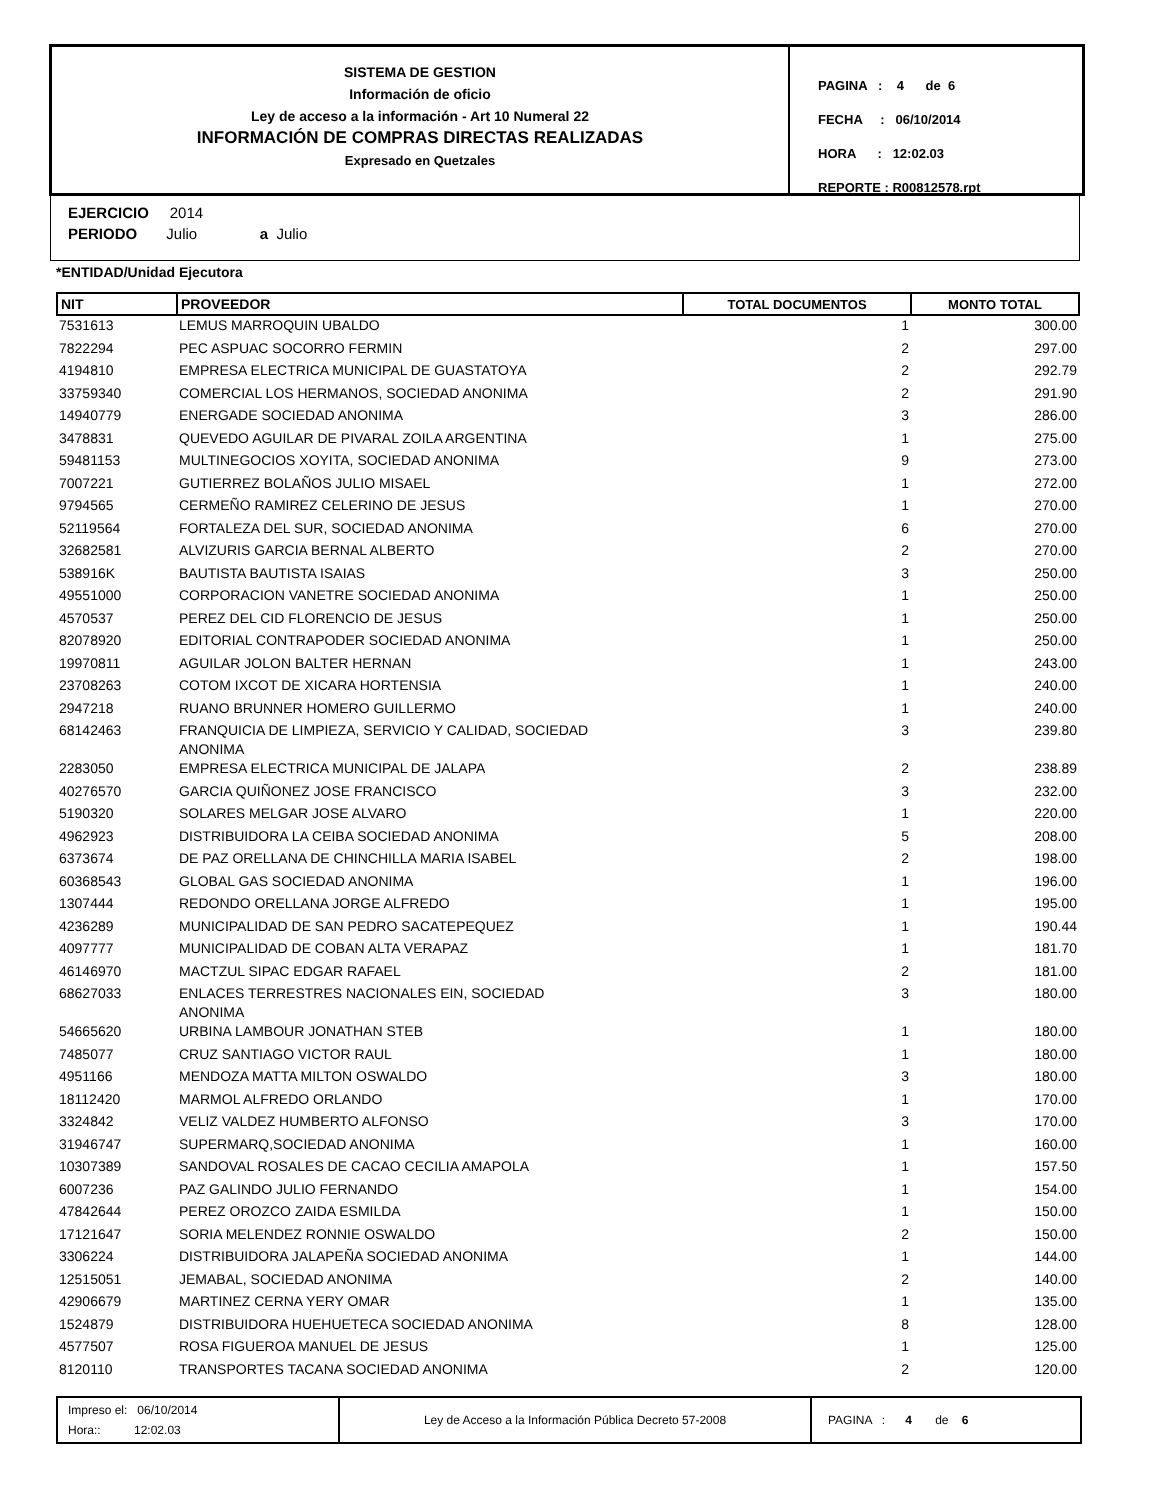SISTEMA DE GESTION
Información de oficio
Ley de acceso a la información - Art 10 Numeral 22
INFORMACIÓN DE COMPRAS DIRECTAS REALIZADAS
Expresado en Quetzales
PAGINA : 4 de 6
FECHA : 06/10/2014
HORA : 12:02.03
REPORTE : R00812578.rpt
EJERCICIO 2014
PERIODO Julio a Julio
*ENTIDAD/Unidad Ejecutora
| NIT | PROVEEDOR | TOTAL DOCUMENTOS | MONTO TOTAL |
| --- | --- | --- | --- |
| 7531613 | LEMUS MARROQUIN UBALDO | 1 | 300.00 |
| 7822294 | PEC ASPUAC SOCORRO FERMIN | 2 | 297.00 |
| 4194810 | EMPRESA ELECTRICA MUNICIPAL DE GUASTATOYA | 2 | 292.79 |
| 33759340 | COMERCIAL LOS HERMANOS, SOCIEDAD ANONIMA | 2 | 291.90 |
| 14940779 | ENERGADE SOCIEDAD ANONIMA | 3 | 286.00 |
| 3478831 | QUEVEDO AGUILAR DE PIVARAL ZOILA ARGENTINA | 1 | 275.00 |
| 59481153 | MULTINEGOCIOS XOYITA, SOCIEDAD ANONIMA | 9 | 273.00 |
| 7007221 | GUTIERREZ BOLAÑOS JULIO MISAEL | 1 | 272.00 |
| 9794565 | CERMEÑO RAMIREZ CELERINO DE JESUS | 1 | 270.00 |
| 52119564 | FORTALEZA DEL SUR, SOCIEDAD ANONIMA | 6 | 270.00 |
| 32682581 | ALVIZURIS GARCIA BERNAL ALBERTO | 2 | 270.00 |
| 538916K | BAUTISTA BAUTISTA ISAIAS | 3 | 250.00 |
| 49551000 | CORPORACION VANETRE SOCIEDAD ANONIMA | 1 | 250.00 |
| 4570537 | PEREZ DEL CID FLORENCIO DE JESUS | 1 | 250.00 |
| 82078920 | EDITORIAL CONTRAPODER SOCIEDAD ANONIMA | 1 | 250.00 |
| 19970811 | AGUILAR JOLON BALTER HERNAN | 1 | 243.00 |
| 23708263 | COTOM IXCOT DE XICARA HORTENSIA | 1 | 240.00 |
| 2947218 | RUANO BRUNNER HOMERO GUILLERMO | 1 | 240.00 |
| 68142463 | FRANQUICIA DE LIMPIEZA, SERVICIO Y CALIDAD, SOCIEDAD ANONIMA | 3 | 239.80 |
| 2283050 | EMPRESA ELECTRICA MUNICIPAL DE JALAPA | 2 | 238.89 |
| 40276570 | GARCIA QUIÑONEZ JOSE FRANCISCO | 3 | 232.00 |
| 5190320 | SOLARES MELGAR JOSE ALVARO | 1 | 220.00 |
| 4962923 | DISTRIBUIDORA LA CEIBA SOCIEDAD ANONIMA | 5 | 208.00 |
| 6373674 | DE PAZ ORELLANA DE CHINCHILLA MARIA ISABEL | 2 | 198.00 |
| 60368543 | GLOBAL GAS SOCIEDAD ANONIMA | 1 | 196.00 |
| 1307444 | REDONDO ORELLANA JORGE ALFREDO | 1 | 195.00 |
| 4236289 | MUNICIPALIDAD DE SAN PEDRO SACATEPEQUEZ | 1 | 190.44 |
| 4097777 | MUNICIPALIDAD DE COBAN ALTA VERAPAZ | 1 | 181.70 |
| 46146970 | MACTZUL SIPAC EDGAR RAFAEL | 2 | 181.00 |
| 68627033 | ENLACES TERRESTRES NACIONALES EIN, SOCIEDAD ANONIMA | 3 | 180.00 |
| 54665620 | URBINA LAMBOUR JONATHAN STEB | 1 | 180.00 |
| 7485077 | CRUZ SANTIAGO VICTOR RAUL | 1 | 180.00 |
| 4951166 | MENDOZA MATTA MILTON OSWALDO | 3 | 180.00 |
| 18112420 | MARMOL ALFREDO ORLANDO | 1 | 170.00 |
| 3324842 | VELIZ VALDEZ HUMBERTO ALFONSO | 3 | 170.00 |
| 31946747 | SUPERMARQ,SOCIEDAD ANONIMA | 1 | 160.00 |
| 10307389 | SANDOVAL ROSALES DE CACAO CECILIA AMAPOLA | 1 | 157.50 |
| 6007236 | PAZ GALINDO JULIO FERNANDO | 1 | 154.00 |
| 47842644 | PEREZ OROZCO ZAIDA ESMILDA | 1 | 150.00 |
| 17121647 | SORIA MELENDEZ RONNIE OSWALDO | 2 | 150.00 |
| 3306224 | DISTRIBUIDORA JALAPEÑA SOCIEDAD ANONIMA | 1 | 144.00 |
| 12515051 | JEMABAL, SOCIEDAD ANONIMA | 2 | 140.00 |
| 42906679 | MARTINEZ CERNA YERY OMAR | 1 | 135.00 |
| 1524879 | DISTRIBUIDORA HUEHUETECA SOCIEDAD ANONIMA | 8 | 128.00 |
| 4577507 | ROSA FIGUEROA MANUEL DE JESUS | 1 | 125.00 |
| 8120110 | TRANSPORTES TACANA SOCIEDAD ANONIMA | 2 | 120.00 |
Impreso el: 06/10/2014
Hora:: 12:02.03
Ley de Acceso a la Información Pública Decreto 57-2008 PAGINA : 4 de 6